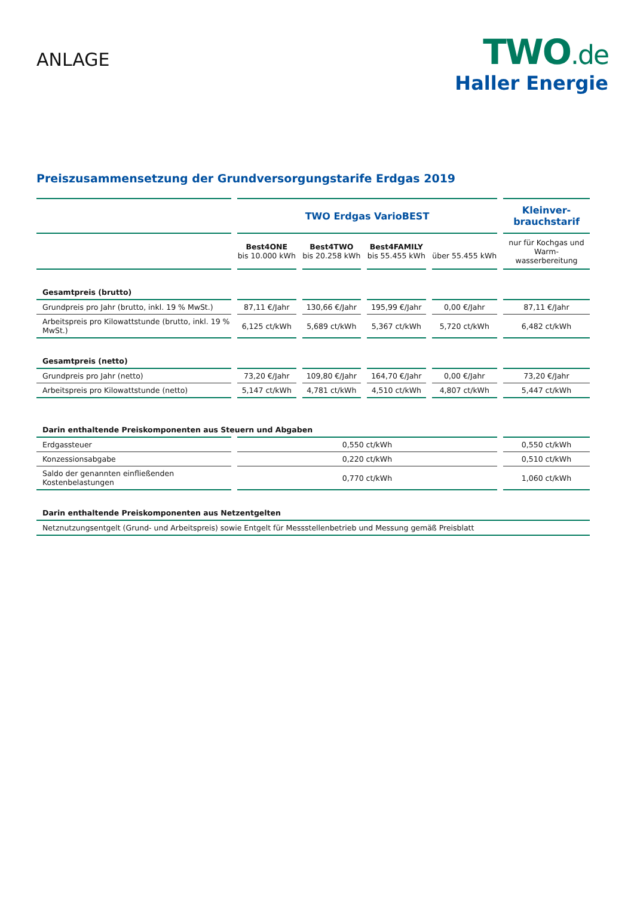ANLAGE
TWO.de
Haller Energie
Preiszusammensetzung der Grundversorgungstarife Erdgas 2019
| | TWO Erdgas VarioBEST | | | | Kleinver- brauchstarif |
| | Best4ONE bis 10.000 kWh | Best4TWO bis 20.258 kWh | Best4FAMILY bis 55.455 kWh | über 55.455 kWh | nur für Kochgas und Warm- wasserbereitung |
| Gesamtpreis (brutto) | | | | | |
| Grundpreis pro Jahr (brutto, inkl. 19 % MwSt.) | 87,11 €/Jahr | 130,66 €/Jahr | 195,99 €/Jahr | 0,00 €/Jahr | 87,11 €/Jahr |
| Arbeitspreis pro Kilowattstunde (brutto, inkl. 19 % MwSt.) | 6,125 ct/kWh | 5,689 ct/kWh | 5,367 ct/kWh | 5,720 ct/kWh | 6,482 ct/kWh |
| Gesamtpreis (netto) | | | | | |
| Grundpreis pro Jahr (netto) | 73,20 €/Jahr | 109,80 €/Jahr | 164,70 €/Jahr | 0,00 €/Jahr | 73,20 €/Jahr |
| Arbeitspreis pro Kilowattstunde (netto) | 5,147 ct/kWh | 4,781 ct/kWh | 4,510 ct/kWh | 4,807 ct/kWh | 5,447 ct/kWh |
| Darin enthaltende Preiskomponenten aus Steuern und Abgaben | | | | | |
| Erdgassteuer | 0,550 ct/kWh | | | | 0,550 ct/kWh |
| Konzessionsabgabe | 0,220 ct/kWh | | | | 0,510 ct/kWh |
| Saldo der genannten einfließenden Kostenbelastungen | 0,770 ct/kWh | | | | 1,060 ct/kWh |
| Darin enthaltende Preiskomponenten aus Netzentgelten | | | | | |
| Netznutzungsentgelt (Grund- und Arbeitspreis) sowie Entgelt für Messstellenbetrieb und Messung gemäß Preisblatt | | | | | |